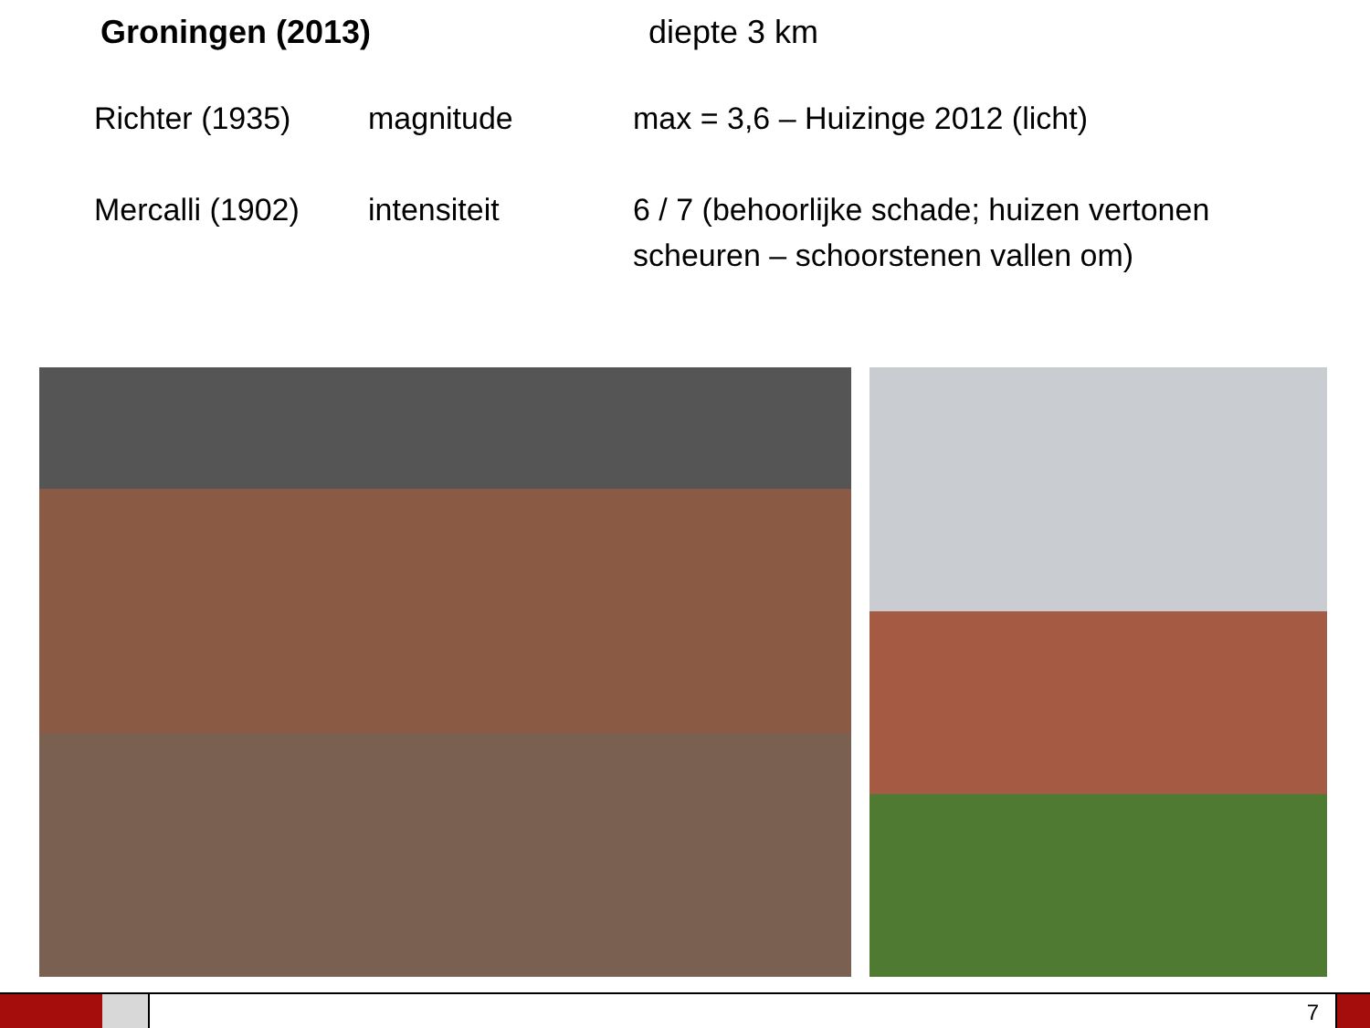Groningen (2013) diepte 3 km
Richter (1935) magnitude max = 3,6 – Huizinge 2012 (licht)
Mercalli (1902)
intensiteit 6 / 7 (behoorlijke schade; huizen vertonen scheuren – schoorstenen vallen om)
7